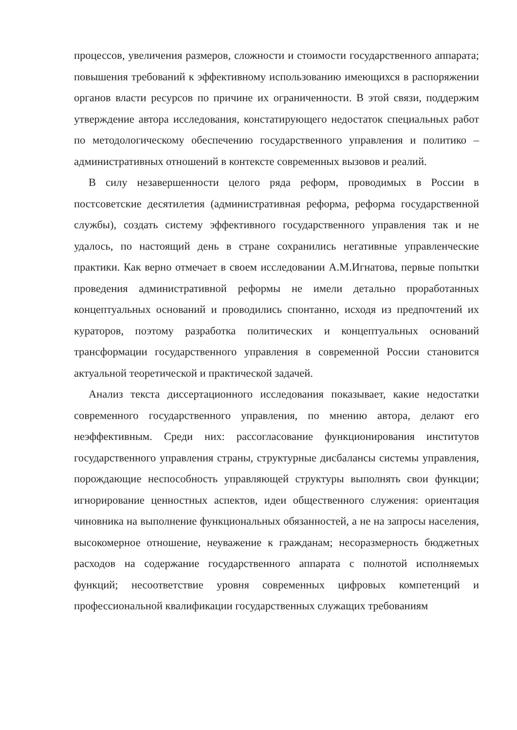процессов, увеличения размеров, сложности и стоимости государственного аппарата; повышения требований к эффективному использованию имеющихся в распоряжении органов власти ресурсов по причине их ограниченности. В этой связи, поддержим утверждение автора исследования, констатирующего недостаток специальных работ по методологическому обеспечению государственного управления и политико – административных отношений в контексте современных вызовов и реалий.
В силу незавершенности целого ряда реформ, проводимых в России в постсоветские десятилетия (административная реформа, реформа государственной службы), создать систему эффективного государственного управления так и не удалось, по настоящий день в стране сохранились негативные управленческие практики. Как верно отмечает в своем исследовании А.М.Игнатова, первые попытки проведения административной реформы не имели детально проработанных концептуальных оснований и проводились спонтанно, исходя из предпочтений их кураторов, поэтому разработка политических и концептуальных оснований трансформации государственного управления в современной России становится актуальной теоретической и практической задачей.
Анализ текста диссертационного исследования показывает, какие недостатки современного государственного управления, по мнению автора, делают его неэффективным. Среди них: рассогласование функционирования институтов государственного управления страны, структурные дисбалансы системы управления, порождающие неспособность управляющей структуры выполнять свои функции; игнорирование ценностных аспектов, идеи общественного служения: ориентация чиновника на выполнение функциональных обязанностей, а не на запросы населения, высокомерное отношение, неуважение к гражданам; несоразмерность бюджетных расходов на содержание государственного аппарата с полнотой исполняемых функций; несоответствие уровня современных цифровых компетенций и профессиональной квалификации государственных служащих требованиям